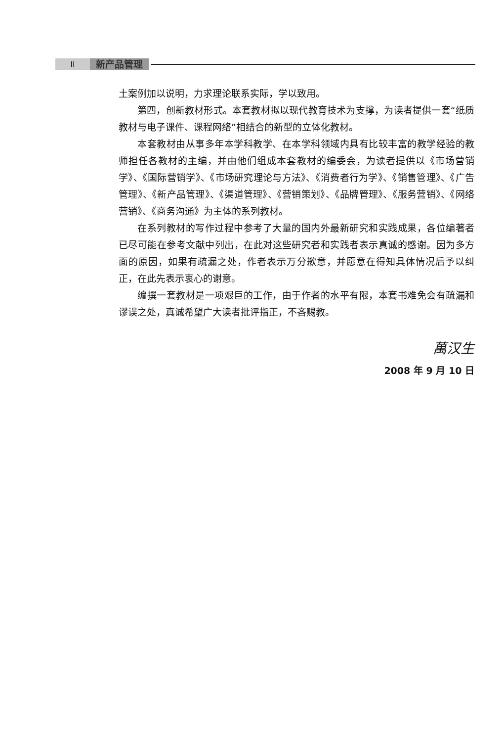II 新产品管理
土案例加以说明，力求理论联系实际，学以致用。
第四，创新教材形式。本套教材拟以现代教育技术为支撑，为读者提供一套“纸质教材与电子课件、课程网络”相结合的新型的立体化教材。
本套教材由从事多年本学科教学、在本学科领域内具有比较丰富的教学经验的教师担任各教材的主编，并由他们组成本套教材的编委会，为读者提供以《市场营销学》、《国际营销学》、《市场研究理论与方法》、《消费者行为学》、《销售管理》、《广告管理》、《新产品管理》、《渠道管理》、《营销策划》、《品牌管理》、《服务营销》、《网络营销》、《商务沟通》为主体的系列教材。
在系列教材的写作过程中参考了大量的国内外最新研究和实践成果，各位编著者已尽可能在参考文献中列出，在此对这些研究者和实践者表示真诚的感谢。因为多方面的原因，如果有疏漏之处，作者表示万分歉意，并愿意在得知具体情况后予以纠正，在此先表示衷心的谢意。
编撰一套教材是一项艰巨的工作，由于作者的水平有限，本套书难免会有疏漏和谬误之处，真诚希望广大读者批评指正，不吝赐教。
萬汉生
2008 年 9 月 10 日